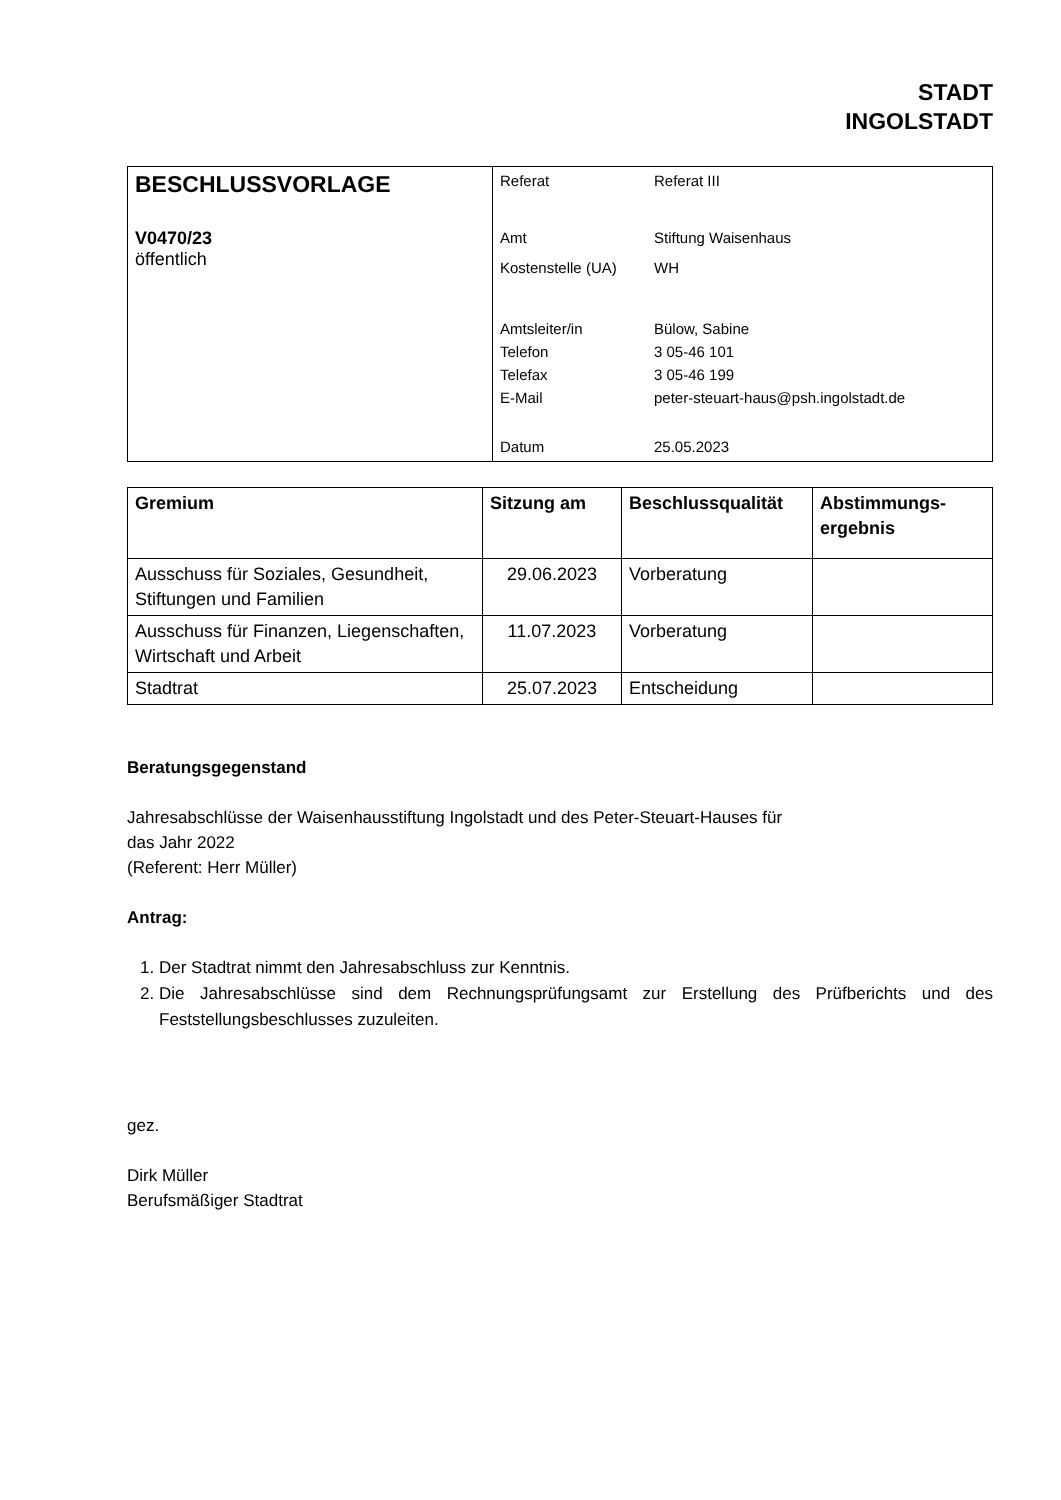STADT
INGOLSTADT
| BESCHLUSSVORLAGE V0470/23 öffentlich | / Referat / Referat III / / Amt / Stiftung Waisenhaus / / Kostenstelle (UA) / WH / / Amtsleiter/in / Bülow, Sabine / / Telefon / 3 05-46 101 / / Telefax / 3 05-46 199 / / E-Mail / peter-steuart-haus@psh.ingolstadt.de / / Datum / 25.05.2023 / |
| Gremium | Sitzung am | Beschlussqualität | Abstimmungs- ergebnis |
| --- | --- | --- | --- |
| Ausschuss für Soziales, Gesundheit, Stiftungen und Familien | 29.06.2023 | Vorberatung | |
| Ausschuss für Finanzen, Liegenschaften, Wirtschaft und Arbeit | 11.07.2023 | Vorberatung | |
| Stadtrat | 25.07.2023 | Entscheidung | |
Beratungsgegenstand
Jahresabschlüsse der Waisenhausstiftung Ingolstadt und des Peter-Steuart-Hauses für
das Jahr 2022
(Referent: Herr Müller)
Antrag:
1. Der Stadtrat nimmt den Jahresabschluss zur Kenntnis.
2. Die Jahresabschlüsse sind dem Rechnungsprüfungsamt zur Erstellung des Prüfberichts und des Feststellungsbeschlusses zuzuleiten.
gez.
Dirk Müller
Berufsmäßiger Stadtrat